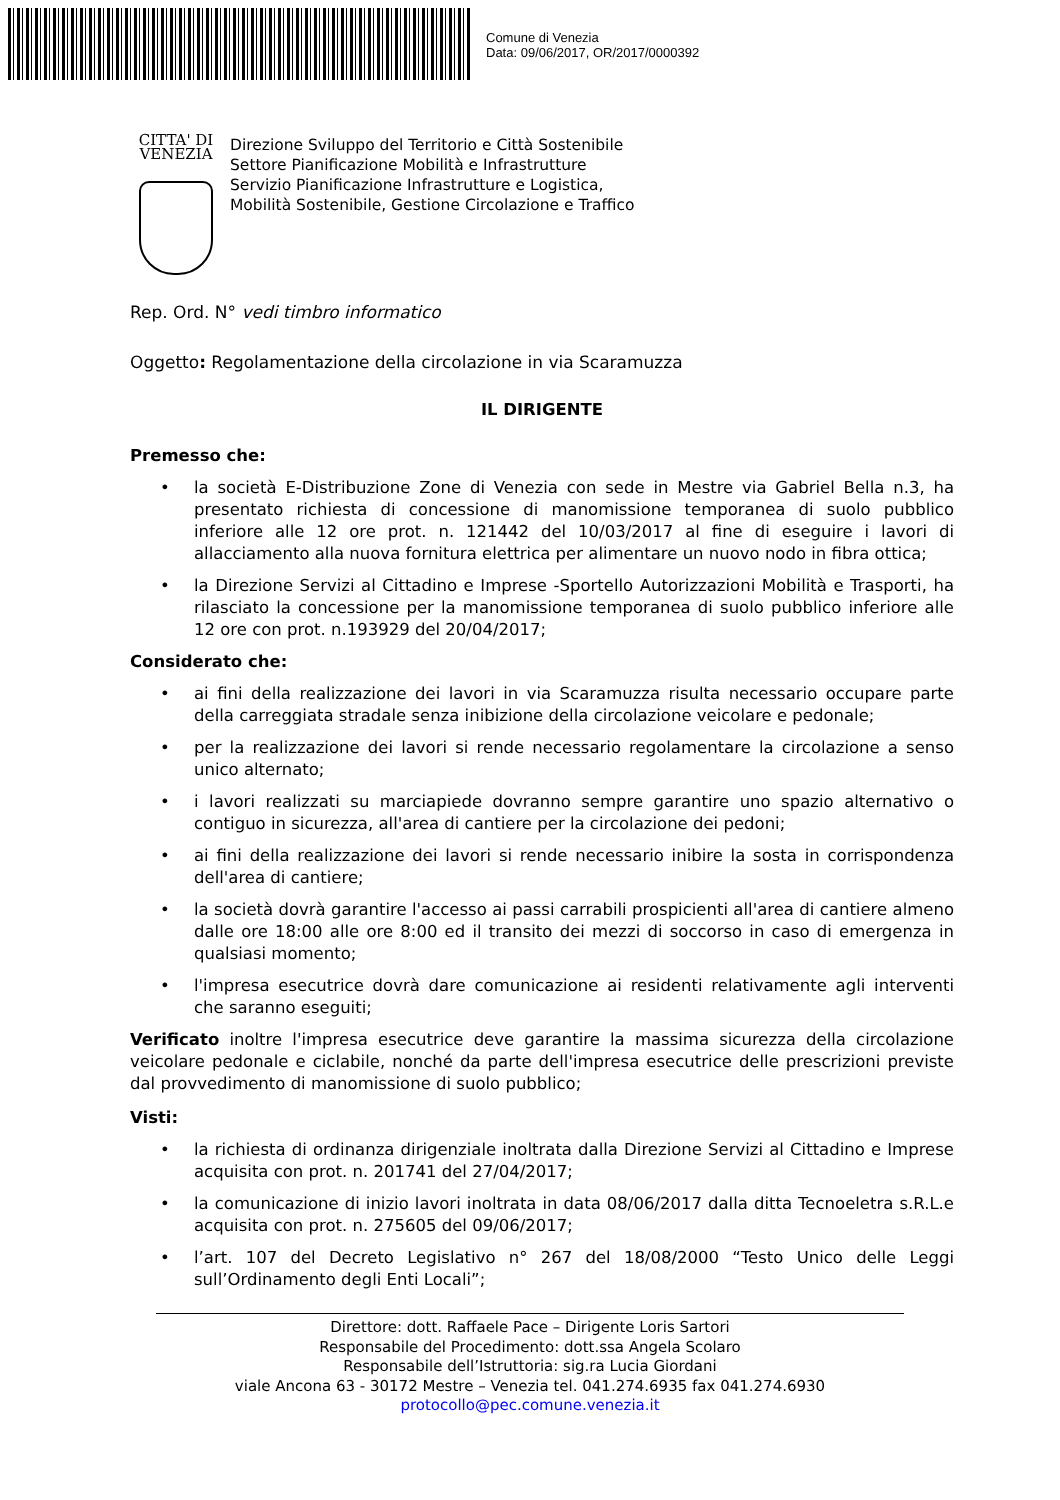Comune di Venezia
Data: 09/06/2017, OR/2017/0000392
CITTA' DI
VENEZIA
Direzione Sviluppo del Territorio e Città Sostenibile
Settore Pianificazione Mobilità e Infrastrutture
Servizio Pianificazione Infrastrutture e Logistica,
Mobilità Sostenibile, Gestione Circolazione e Traffico
Rep. Ord. N° vedi timbro informatico
Oggetto: Regolamentazione della circolazione in via Scaramuzza
IL DIRIGENTE
Premesso che:
• la società E-Distribuzione Zone di Venezia con sede in Mestre via Gabriel Bella n.3, ha presentato richiesta di concessione di manomissione temporanea di suolo pubblico inferiore alle 12 ore prot. n. 121442 del 10/03/2017 al fine di eseguire i lavori di allacciamento alla nuova fornitura elettrica per alimentare un nuovo nodo in fibra ottica;
• la Direzione Servizi al Cittadino e Imprese -Sportello Autorizzazioni Mobilità e Trasporti, ha rilasciato la concessione per la manomissione temporanea di suolo pubblico inferiore alle 12 ore con prot. n.193929 del 20/04/2017;
Considerato che:
• ai fini della realizzazione dei lavori in via Scaramuzza risulta necessario occupare parte della carreggiata stradale senza inibizione della circolazione veicolare e pedonale;
• per la realizzazione dei lavori si rende necessario regolamentare la circolazione a senso unico alternato;
• i lavori realizzati su marciapiede dovranno sempre garantire uno spazio alternativo o contiguo in sicurezza, all'area di cantiere per la circolazione dei pedoni;
• ai fini della realizzazione dei lavori si rende necessario inibire la sosta in corrispondenza dell'area di cantiere;
• la società dovrà garantire l'accesso ai passi carrabili prospicienti all'area di cantiere almeno dalle ore 18:00 alle ore 8:00 ed il transito dei mezzi di soccorso in caso di emergenza in qualsiasi momento;
• l'impresa esecutrice dovrà dare comunicazione ai residenti relativamente agli interventi che saranno eseguiti;
Verificato inoltre l'impresa esecutrice deve garantire la massima sicurezza della circolazione veicolare pedonale e ciclabile, nonché da parte dell'impresa esecutrice delle prescrizioni previste dal provvedimento di manomissione di suolo pubblico;
Visti:
• la richiesta di ordinanza dirigenziale inoltrata dalla Direzione Servizi al Cittadino e Imprese acquisita con prot. n. 201741 del 27/04/2017;
• la comunicazione di inizio lavori inoltrata in data 08/06/2017 dalla ditta Tecnoeletra s.R.L.e acquisita con prot. n. 275605 del 09/06/2017;
• l’art. 107 del Decreto Legislativo n° 267 del 18/08/2000 “Testo Unico delle Leggi sull’Ordinamento degli Enti Locali”;
Direttore: dott. Raffaele Pace – Dirigente Loris Sartori
Responsabile del Procedimento: dott.ssa Angela Scolaro
Responsabile dell’Istruttoria: sig.ra Lucia Giordani
viale Ancona 63 - 30172 Mestre – Venezia tel. 041.274.6935 fax 041.274.6930
protocollo@pec.comune.venezia.it